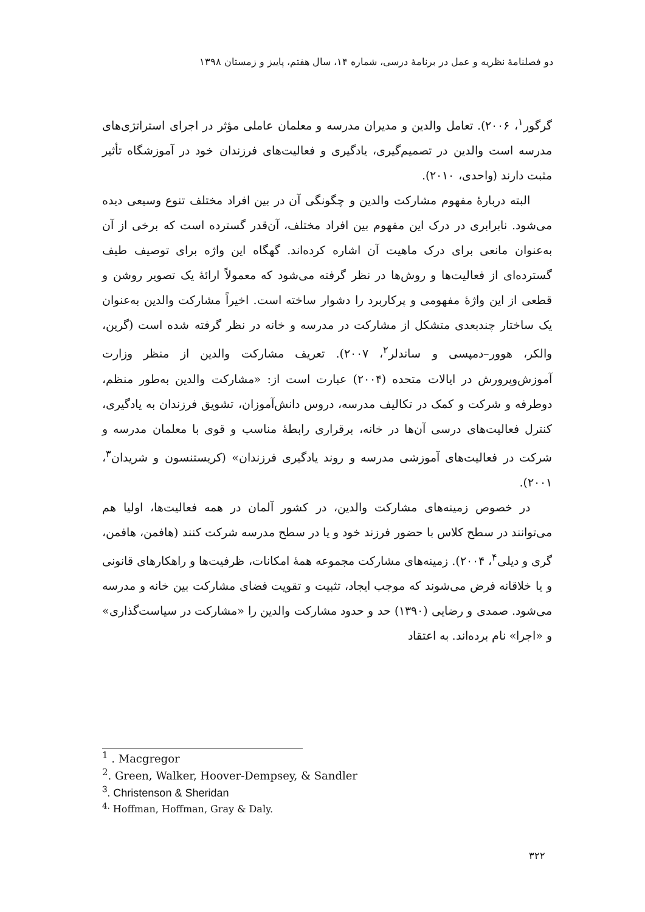دو فصلنامهٔ نظریه و عمل در برنامهٔ درسی، شماره ۱۴، سال هفتم، پاییز و زمستان ۱۳۹۸
گرگور<sup>۱</sup>، ۲۰۰۶). تعامل والدین و مدیران مدرسه و معلمان عاملی مؤثر در اجرای استراتژی‌های مدرسه است والدین در تصمیم‌گیری، یادگیری و فعالیت‌های فرزندان خود در آموزشگاه تأثیر مثبت دارند (واحدی، ۲۰۱۰).
البته دربارهٔ مفهوم مشارکت والدین و چگونگی آن در بین افراد مختلف تنوع وسیعی دیده می‌شود. نابرابری در درک این مفهوم بین افراد مختلف، آن‌قدر گسترده است که برخی از آن به‌عنوان مانعی برای درک ماهیت آن اشاره کرده‌اند. گهگاه این واژه برای توصیف طیف گسترده‌ای از فعالیت‌ها و روش‌ها در نظر گرفته می‌شود که معمولاً ارائهٔ یک تصویر روشن و قطعی از این واژهٔ مفهومی و پرکاربرد را دشوار ساخته است. اخیراً مشارکت والدین به‌عنوان یک ساختار چندبعدی متشکل از مشارکت در مدرسه و خانه در نظر گرفته شده است (گرین، والکر، هوور–دمپسی و ساندلر<sup>۲</sup>، ۲۰۰۷). تعریف مشارکت والدین از منظر وزارت آموزش‌وپرورش در ایالات متحده (۲۰۰۴) عبارت است از: «مشارکت والدین به‌طور منظم، دوطرفه و شرکت و کمک در تکالیف مدرسه، دروس دانش‌آموزان، تشویق فرزندان به یادگیری، کنترل فعالیت‌های درسی آن‌ها در خانه، برقراری رابطهٔ مناسب و قوی با معلمان مدرسه و شرکت در فعالیت‌های آموزشی مدرسه و روند یادگیری فرزندان» (کریستنسون و شریدان<sup>۳</sup>، ۲۰۰۱).
در خصوص زمینه‌های مشارکت والدین، در کشور آلمان در همه فعالیت‌ها، اولیا هم می‌توانند در سطح کلاس با حضور فرزند خود و یا در سطح مدرسه شرکت کنند (هافمن، هافمن، گری و دیلی<sup>۴</sup>، ۲۰۰۴). زمینه‌های مشارکت مجموعه همهٔ امکانات، ظرفیت‌ها و راهکارهای قانونی و یا خلاقانه فرض می‌شوند که موجب ایجاد، تثبیت و تقویت فضای مشارکت بین خانه و مدرسه می‌شود. صمدی و رضایی (۱۳۹۰) حد و حدود مشارکت والدین را «مشارکت در سیاست‌گذاری» و «اجرا» نام برده‌اند. به اعتقاد
<sup>1</sup> . Macgregor
<sup>2</sup>. Green, Walker, Hoover-Dempsey, & Sandler
<sup>3</sup>. Christenson & Sheridan
<sup>4.</sup> Hoffman, Hoffman, Gray & Daly.
۳۲۲